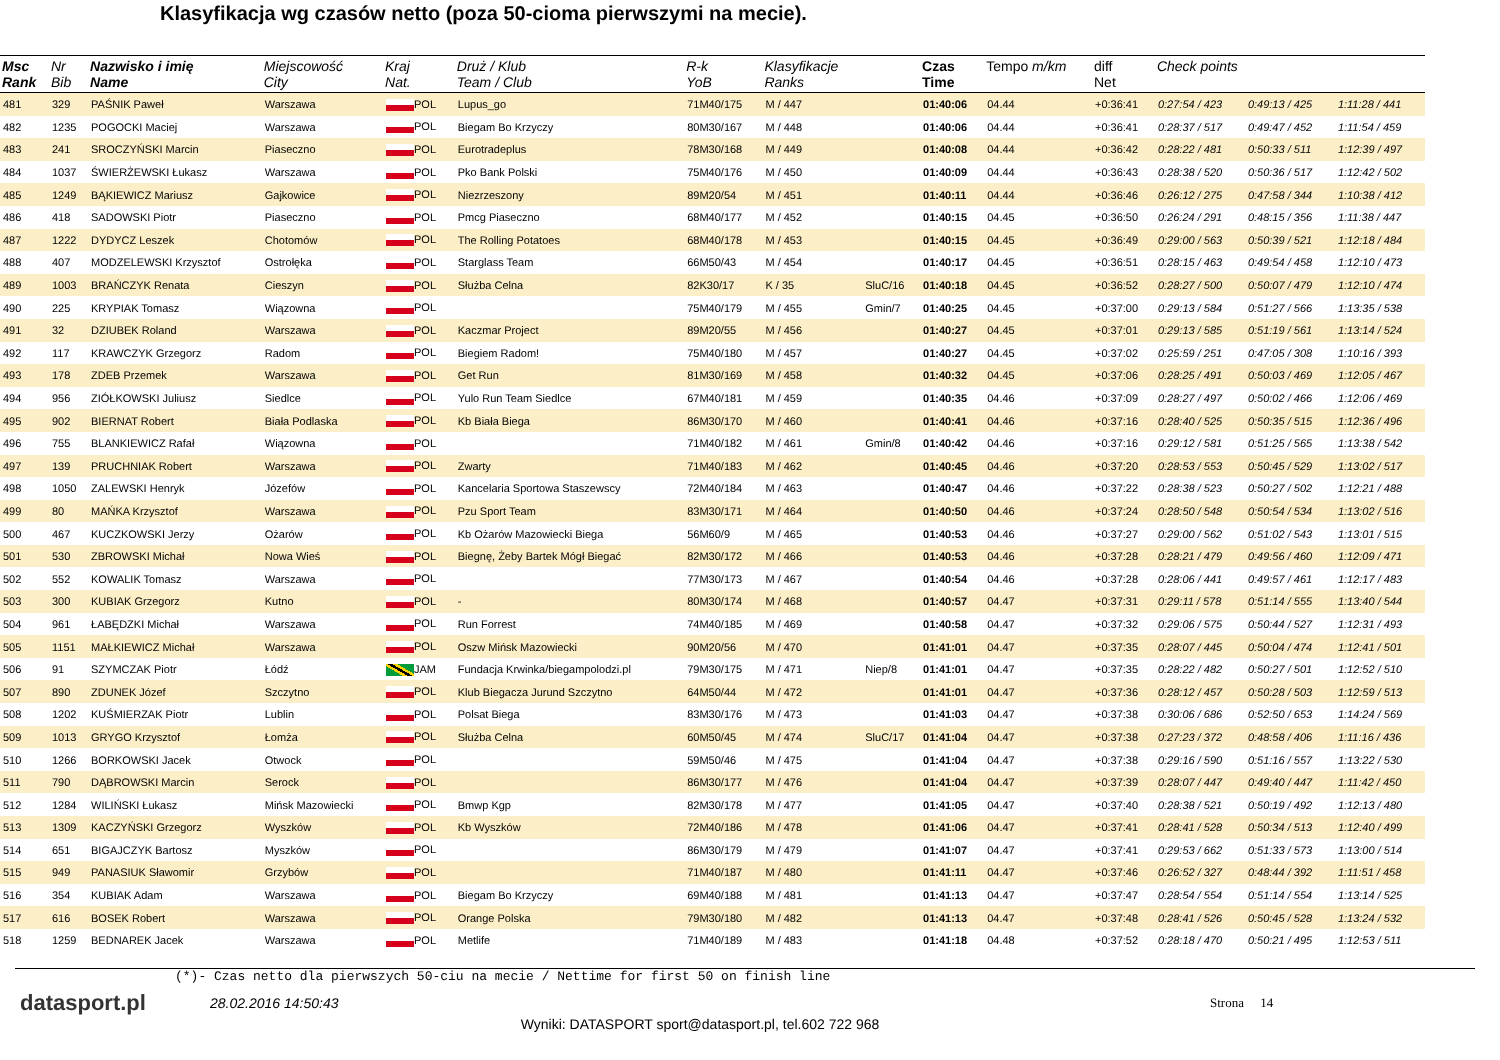Klasyfikacja wg czasów netto (poza 50-cioma pierwszymi na mecie).
| Msc Rank | Nr Bib | Nazwisko i imię Name | Miejscowość City | Kraj Nat. | Druż / Klub Team / Club | R-k YoB | Klasyfikacje Ranks | | Czas Time | Tempo m/km | diff Net | Check points | | |
| --- | --- | --- | --- | --- | --- | --- | --- | --- | --- | --- | --- | --- | --- | --- |
| 481 | 329 | PAŚNIK Paweł | Warszawa | POL | Lupus_go | 71M40/175 | M / 447 | | 01:40:06 | 04.44 | +0:36:41 | 0:27:54 / 423 | 0:49:13 / 425 | 1:11:28 / 441 |
| 482 | 1235 | POGOCKI Maciej | Warszawa | POL | Biegam Bo Krzyczy | 80M30/167 | M / 448 | | 01:40:06 | 04.44 | +0:36:41 | 0:28:37 / 517 | 0:49:47 / 452 | 1:11:54 / 459 |
| 483 | 241 | SROCZYŃSKI Marcin | Piaseczno | POL | Eurotradeplus | 78M30/168 | M / 449 | | 01:40:08 | 04.44 | +0:36:42 | 0:28:22 / 481 | 0:50:33 / 511 | 1:12:39 / 497 |
| 484 | 1037 | ŚWIERŻEWSKI Łukasz | Warszawa | POL | Pko Bank Polski | 75M40/176 | M / 450 | | 01:40:09 | 04.44 | +0:36:43 | 0:28:38 / 520 | 0:50:36 / 517 | 1:12:42 / 502 |
| 485 | 1249 | BĄKIEWICZ Mariusz | Gajkowice | POL | Niezrzeszony | 89M20/54 | M / 451 | | 01:40:11 | 04.44 | +0:36:46 | 0:26:12 / 275 | 0:47:58 / 344 | 1:10:38 / 412 |
| 486 | 418 | SADOWSKI Piotr | Piaseczno | POL | Pmcg Piaseczno | 68M40/177 | M / 452 | | 01:40:15 | 04.45 | +0:36:50 | 0:26:24 / 291 | 0:48:15 / 356 | 1:11:38 / 447 |
| 487 | 1222 | DYDYCZ Leszek | Chotomów | POL | The Rolling Potatoes | 68M40/178 | M / 453 | | 01:40:15 | 04.45 | +0:36:49 | 0:29:00 / 563 | 0:50:39 / 521 | 1:12:18 / 484 |
| 488 | 407 | MODZELEWSKI Krzysztof | Ostrołęka | POL | Starglass Team | 66M50/43 | M / 454 | | 01:40:17 | 04.45 | +0:36:51 | 0:28:15 / 463 | 0:49:54 / 458 | 1:12:10 / 473 |
| 489 | 1003 | BRAŃCZYK Renata | Cieszyn | POL | Służba Celna | 82K30/17 | K / 35 | SluC/16 | 01:40:18 | 04.45 | +0:36:52 | 0:28:27 / 500 | 0:50:07 / 479 | 1:12:10 / 474 |
| 490 | 225 | KRYPIAK Tomasz | Wiązowna | POL | | 75M40/179 | M / 455 | Gmin/7 | 01:40:25 | 04.45 | +0:37:00 | 0:29:13 / 584 | 0:51:27 / 566 | 1:13:35 / 538 |
| 491 | 32 | DZIUBEK Roland | Warszawa | POL | Kaczmar Project | 89M20/55 | M / 456 | | 01:40:27 | 04.45 | +0:37:01 | 0:29:13 / 585 | 0:51:19 / 561 | 1:13:14 / 524 |
| 492 | 117 | KRAWCZYK Grzegorz | Radom | POL | Biegiem Radom! | 75M40/180 | M / 457 | | 01:40:27 | 04.45 | +0:37:02 | 0:25:59 / 251 | 0:47:05 / 308 | 1:10:16 / 393 |
| 493 | 178 | ZDEB Przemek | Warszawa | POL | Get Run | 81M30/169 | M / 458 | | 01:40:32 | 04.45 | +0:37:06 | 0:28:25 / 491 | 0:50:03 / 469 | 1:12:05 / 467 |
| 494 | 956 | ZIÓŁKOWSKI Juliusz | Siedlce | POL | Yulo Run Team Siedlce | 67M40/181 | M / 459 | | 01:40:35 | 04.46 | +0:37:09 | 0:28:27 / 497 | 0:50:02 / 466 | 1:12:06 / 469 |
| 495 | 902 | BIERNAT Robert | Biała Podlaska | POL | Kb Biała Biega | 86M30/170 | M / 460 | | 01:40:41 | 04.46 | +0:37:16 | 0:28:40 / 525 | 0:50:35 / 515 | 1:12:36 / 496 |
| 496 | 755 | BLANKIEWICZ Rafał | Wiązowna | POL | | 71M40/182 | M / 461 | Gmin/8 | 01:40:42 | 04.46 | +0:37:16 | 0:29:12 / 581 | 0:51:25 / 565 | 1:13:38 / 542 |
| 497 | 139 | PRUCHNIAK Robert | Warszawa | POL | Zwarty | 71M40/183 | M / 462 | | 01:40:45 | 04.46 | +0:37:20 | 0:28:53 / 553 | 0:50:45 / 529 | 1:13:02 / 517 |
| 498 | 1050 | ZALEWSKI Henryk | Józefów | POL | Kancelaria Sportowa Staszewscy | 72M40/184 | M / 463 | | 01:40:47 | 04.46 | +0:37:22 | 0:28:38 / 523 | 0:50:27 / 502 | 1:12:21 / 488 |
| 499 | 80 | MAŃKA Krzysztof | Warszawa | POL | Pzu Sport Team | 83M30/171 | M / 464 | | 01:40:50 | 04.46 | +0:37:24 | 0:28:50 / 548 | 0:50:54 / 534 | 1:13:02 / 516 |
| 500 | 467 | KUCZKOWSKI Jerzy | Ożarów | POL | Kb Ożarów Mazowiecki Biega | 56M60/9 | M / 465 | | 01:40:53 | 04.46 | +0:37:27 | 0:29:00 / 562 | 0:51:02 / 543 | 1:13:01 / 515 |
| 501 | 530 | ZBROWSKI Michał | Nowa Wieś | POL | Biegnę, Żeby Bartek Mógł Biegać | 82M30/172 | M / 466 | | 01:40:53 | 04.46 | +0:37:28 | 0:28:21 / 479 | 0:49:56 / 460 | 1:12:09 / 471 |
| 502 | 552 | KOWALIK Tomasz | Warszawa | POL | | 77M30/173 | M / 467 | | 01:40:54 | 04.46 | +0:37:28 | 0:28:06 / 441 | 0:49:57 / 461 | 1:12:17 / 483 |
| 503 | 300 | KUBIAK Grzegorz | Kutno | POL | - | 80M30/174 | M / 468 | | 01:40:57 | 04.47 | +0:37:31 | 0:29:11 / 578 | 0:51:14 / 555 | 1:13:40 / 544 |
| 504 | 961 | ŁABĘDZKI Michał | Warszawa | POL | Run Forrest | 74M40/185 | M / 469 | | 01:40:58 | 04.47 | +0:37:32 | 0:29:06 / 575 | 0:50:44 / 527 | 1:12:31 / 493 |
| 505 | 1151 | MAŁKIEWICZ Michał | Warszawa | POL | Oszw Mińsk Mazowiecki | 90M20/56 | M / 470 | | 01:41:01 | 04.47 | +0:37:35 | 0:28:07 / 445 | 0:50:04 / 474 | 1:12:41 / 501 |
| 506 | 91 | SZYMCZAK Piotr | Łódź | JAM | Fundacja Krwinka/biegampolodzi.pl | 79M30/175 | M / 471 | Niep/8 | 01:41:01 | 04.47 | +0:37:35 | 0:28:22 / 482 | 0:50:27 / 501 | 1:12:52 / 510 |
| 507 | 890 | ZDUNEK Józef | Szczytno | POL | Klub Biegacza Jurund Szczytno | 64M50/44 | M / 472 | | 01:41:01 | 04.47 | +0:37:36 | 0:28:12 / 457 | 0:50:28 / 503 | 1:12:59 / 513 |
| 508 | 1202 | KUŚMIERZAK Piotr | Lublin | POL | Polsat Biega | 83M30/176 | M / 473 | | 01:41:03 | 04.47 | +0:37:38 | 0:30:06 / 686 | 0:52:50 / 653 | 1:14:24 / 569 |
| 509 | 1013 | GRYGO Krzysztof | Łomża | POL | Służba Celna | 60M50/45 | M / 474 | SluC/17 | 01:41:04 | 04.47 | +0:37:38 | 0:27:23 / 372 | 0:48:58 / 406 | 1:11:16 / 436 |
| 510 | 1266 | BORKOWSKI Jacek | Otwock | POL | | 59M50/46 | M / 475 | | 01:41:04 | 04.47 | +0:37:38 | 0:29:16 / 590 | 0:51:16 / 557 | 1:13:22 / 530 |
| 511 | 790 | DĄBROWSKI Marcin | Serock | POL | | 86M30/177 | M / 476 | | 01:41:04 | 04.47 | +0:37:39 | 0:28:07 / 447 | 0:49:40 / 447 | 1:11:42 / 450 |
| 512 | 1284 | WILIŃSKI Łukasz | Mińsk Mazowiecki | POL | Bmwp Kgp | 82M30/178 | M / 477 | | 01:41:05 | 04.47 | +0:37:40 | 0:28:38 / 521 | 0:50:19 / 492 | 1:12:13 / 480 |
| 513 | 1309 | KACZYŃSKI Grzegorz | Wyszków | POL | Kb Wyszków | 72M40/186 | M / 478 | | 01:41:06 | 04.47 | +0:37:41 | 0:28:41 / 528 | 0:50:34 / 513 | 1:12:40 / 499 |
| 514 | 651 | BIGAJCZYK Bartosz | Myszków | POL | | 86M30/179 | M / 479 | | 01:41:07 | 04.47 | +0:37:41 | 0:29:53 / 662 | 0:51:33 / 573 | 1:13:00 / 514 |
| 515 | 949 | PANASIUK Sławomir | Grzybów | POL | | 71M40/187 | M / 480 | | 01:41:11 | 04.47 | +0:37:46 | 0:26:52 / 327 | 0:48:44 / 392 | 1:11:51 / 458 |
| 516 | 354 | KUBIAK Adam | Warszawa | POL | Biegam Bo Krzyczy | 69M40/188 | M / 481 | | 01:41:13 | 04.47 | +0:37:47 | 0:28:54 / 554 | 0:51:14 / 554 | 1:13:14 / 525 |
| 517 | 616 | BOSEK Robert | Warszawa | POL | Orange Polska | 79M30/180 | M / 482 | | 01:41:13 | 04.47 | +0:37:48 | 0:28:41 / 526 | 0:50:45 / 528 | 1:13:24 / 532 |
| 518 | 1259 | BEDNAREK Jacek | Warszawa | POL | Metlife | 71M40/189 | M / 483 | | 01:41:18 | 04.48 | +0:37:52 | 0:28:18 / 470 | 0:50:21 / 495 | 1:12:53 / 511 |
(*)- Czas netto dla pierwszych 50-ciu na mecie / Nettime for first 50 on finish line
datasport.pl
28.02.2016 14:50:43 Strona 14
Wyniki: DATASPORT sport@datasport.pl, tel.602 722 968